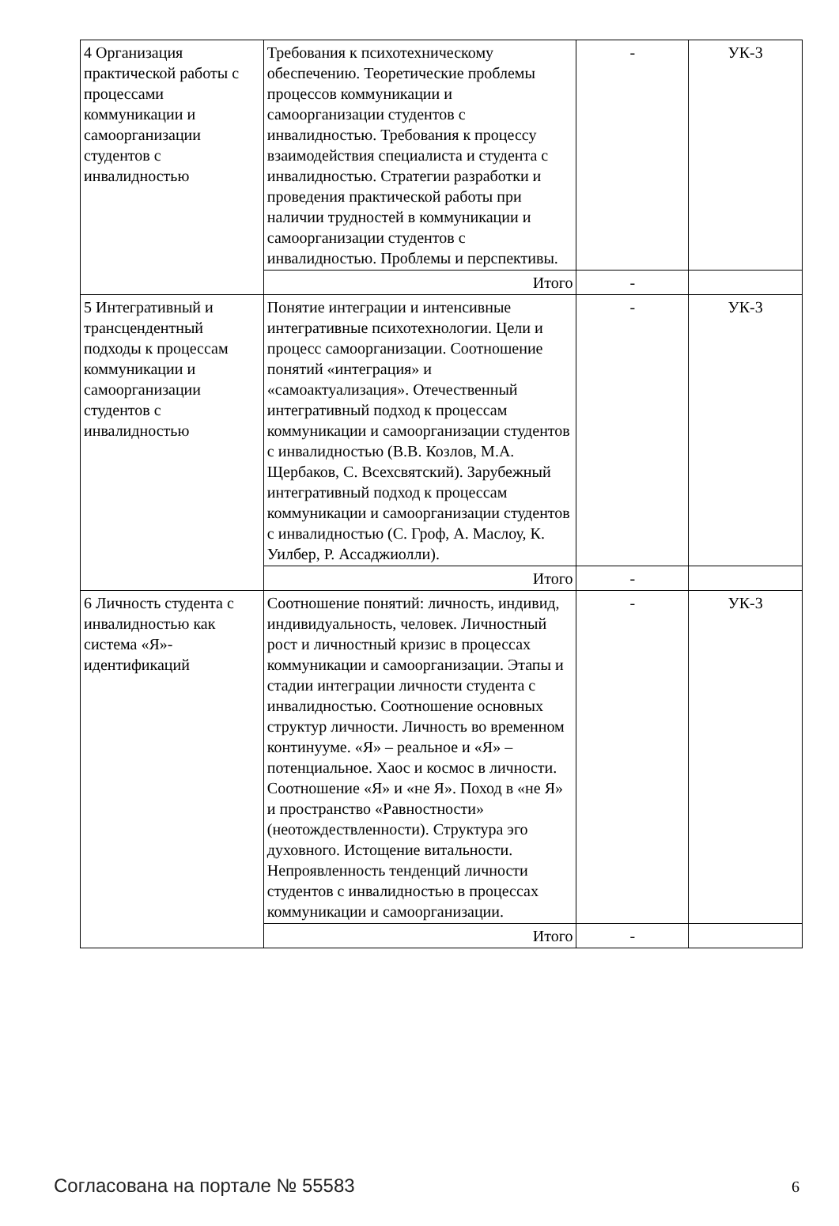| 4 Организация практической работы с процессами коммуникации и самоорганизации студентов с инвалидностью | Требования к психотехническому обеспечению. Теоретические проблемы процессов коммуникации и самоорганизации студентов с инвалидностью. Требования к процессу взаимодействия специалиста и студента с инвалидностью. Стратегии разработки и проведения практической работы при наличии трудностей в коммуникации и самоорганизации студентов с инвалидностью. Проблемы и перспективы. | - | УК-3 |
| | Итого | - | |
| 5 Интегративный и трансцендентный подходы к процессам коммуникации и самоорганизации студентов с инвалидностью | Понятие интеграции и интенсивные интегративные психотехнологии. Цели и процесс самоорганизации. Соотношение понятий «интеграция» и «самоактуализация». Отечественный интегративный подход к процессам коммуникации и самоорганизации студентов с инвалидностью (В.В. Козлов, М.А. Щербаков, С. Всехсвятский). Зарубежный интегративный подход к процессам коммуникации и самоорганизации студентов с инвалидностью (С. Гроф, А. Маслоу, К. Уилбер, Р. Ассаджиолли). | - | УК-3 |
| | Итого | - | |
| 6 Личность студента с инвалидностью как система «Я»-идентификаций | Соотношение понятий: личность, индивид, индивидуальность, человек. Личностный рост и личностный кризис в процессах коммуникации и самоорганизации. Этапы и стадии интеграции личности студента с инвалидностью. Соотношение основных структур личности. Личность во временном континууме. «Я» – реальное и «Я» – потенциальное. Хаос и космос в личности. Соотношение «Я» и «не Я». Поход в «не Я» и пространство «Равностности» (неотождествленности). Структура эго духовного. Истощение витальности. Непроявленность тенденций личности студентов с инвалидностью в процессах коммуникации и самоорганизации. | - | УК-3 |
| | Итого | - | |
Согласована на портале № 55583 6